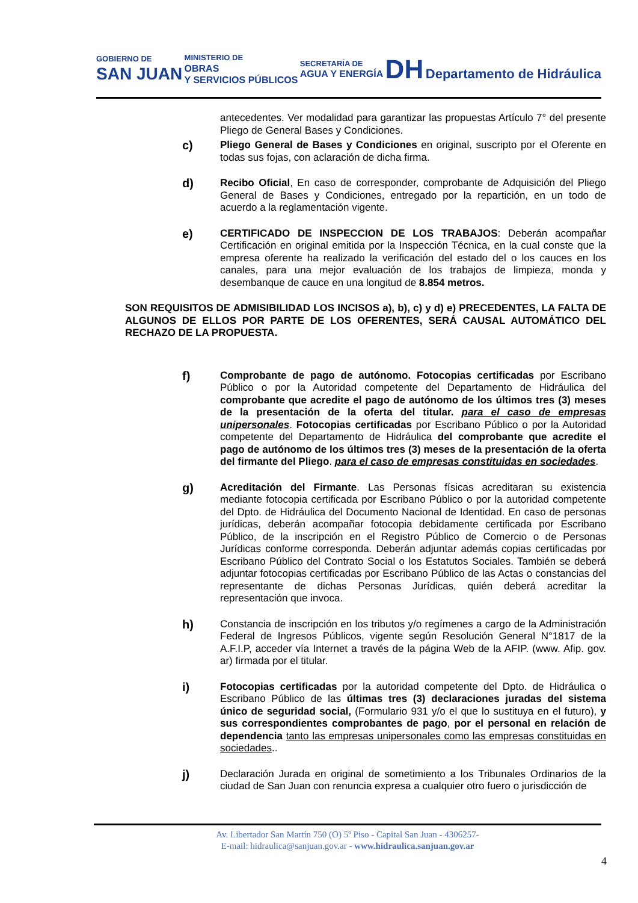GOBIERNO DE
SAN JUAN
MINISTERIO DE
OBRAS
Y SERVICIOS PÚBLICOS
SECRETARÍA DE
AGUA Y ENERGÍA
DH Departamento de Hidráulica
antecedentes. Ver modalidad para garantizar las propuestas Artículo 7° del presente Pliego de General Bases y Condiciones.
c)
Pliego General de Bases y Condiciones en original, suscripto por el Oferente en todas sus fojas, con aclaración de dicha firma.
d)
Recibo Oficial, En caso de corresponder, comprobante de Adquisición del Pliego General de Bases y Condiciones, entregado por la repartición, en un todo de acuerdo a la reglamentación vigente.
e)
CERTIFICADO DE INSPECCION DE LOS TRABAJOS: Deberán acompañar Certificación en original emitida por la Inspección Técnica, en la cual conste que la empresa oferente ha realizado la verificación del estado del o los cauces en los canales, para una mejor evaluación de los trabajos de limpieza, monda y desembanque de cauce en una longitud de 8.854 metros.
SON REQUISITOS DE ADMISIBILIDAD LOS INCISOS a), b), c) y d) e) PRECEDENTES, LA FALTA DE ALGUNOS DE ELLOS POR PARTE DE LOS OFERENTES, SERÁ CAUSAL AUTOMÁTICO DEL RECHAZO DE LA PROPUESTA.
f)
Comprobante de pago de autónomo. Fotocopias certificadas por Escribano Público o por la Autoridad competente del Departamento de Hidráulica del comprobante que acredite el pago de autónomo de los últimos tres (3) meses de la presentación de la oferta del titular. para el caso de empresas unipersonales. Fotocopias certificadas por Escribano Público o por la Autoridad competente del Departamento de Hidráulica del comprobante que acredite el pago de autónomo de los últimos tres (3) meses de la presentación de la oferta del firmante del Pliego. para el caso de empresas constituidas en sociedades.
g)
Acreditación del Firmante. Las Personas físicas acreditaran su existencia mediante fotocopia certificada por Escribano Público o por la autoridad competente del Dpto. de Hidráulica del Documento Nacional de Identidad. En caso de personas jurídicas, deberán acompañar fotocopia debidamente certificada por Escribano Público, de la inscripción en el Registro Público de Comercio o de Personas Jurídicas conforme corresponda. Deberán adjuntar además copias certificadas por Escribano Público del Contrato Social o los Estatutos Sociales. También se deberá adjuntar fotocopias certificadas por Escribano Público de las Actas o constancias del representante de dichas Personas Jurídicas, quién deberá acreditar la representación que invoca.
h)
Constancia de inscripción en los tributos y/o regímenes a cargo de la Administración Federal de Ingresos Públicos, vigente según Resolución General N°1817 de la A.F.I.P, acceder vía Internet a través de la página Web de la AFIP. (www. Afip. gov. ar) firmada por el titular.
i)
Fotocopias certificadas por la autoridad competente del Dpto. de Hidráulica o Escribano Público de las últimas tres (3) declaraciones juradas del sistema único de seguridad social, (Formulario 931 y/o el que lo sustituya en el futuro), y sus correspondientes comprobantes de pago, por el personal en relación de dependencia tanto las empresas unipersonales como las empresas constituidas en sociedades..
j)
Declaración Jurada en original de sometimiento a los Tribunales Ordinarios de la ciudad de San Juan con renuncia expresa a cualquier otro fuero o jurisdicción de
Av. Libertador San Martín 750 (O) 5º Piso - Capital San Juan - 4306257-
E-mail: hidraulica@sanjuan.gov.ar - www.hidraulica.sanjuan.gov.ar
4